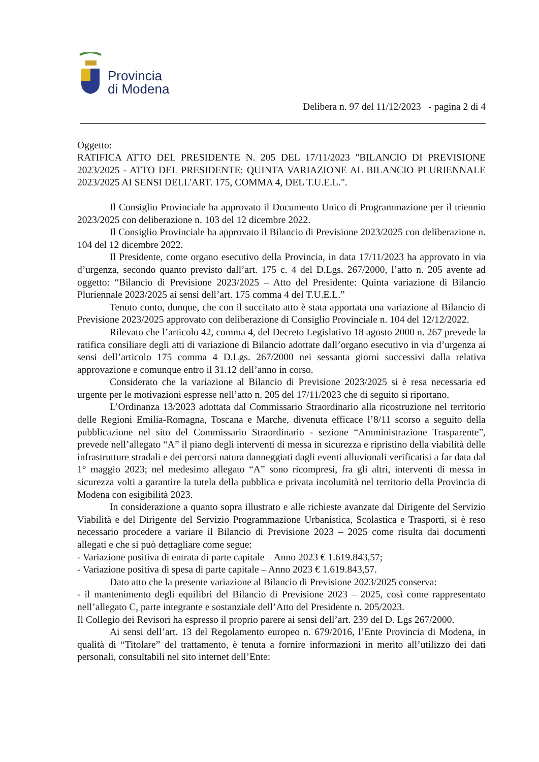Provincia
di Modena
Delibera n. 97 del 11/12/2023 - pagina 2 di 4
Oggetto:
RATIFICA ATTO DEL PRESIDENTE N. 205 DEL 17/11/2023 "BILANCIO DI PREVISIONE 2023/2025 - ATTO DEL PRESIDENTE: QUINTA VARIAZIONE AL BILANCIO PLURIENNALE 2023/2025 AI SENSI DELL'ART. 175, COMMA 4, DEL T.U.E.L.".
Il Consiglio Provinciale ha approvato il Documento Unico di Programmazione per il triennio 2023/2025 con deliberazione n. 103 del 12 dicembre 2022.
Il Consiglio Provinciale ha approvato il Bilancio di Previsione 2023/2025 con deliberazione n. 104 del 12 dicembre 2022.
Il Presidente, come organo esecutivo della Provincia, in data 17/11/2023 ha approvato in via d’urgenza, secondo quanto previsto dall’art. 175 c. 4 del D.Lgs. 267/2000, l’atto n. 205 avente ad oggetto: “Bilancio di Previsione 2023/2025 – Atto del Presidente: Quinta variazione di Bilancio Pluriennale 2023/2025 ai sensi dell’art. 175 comma 4 del T.U.E.L.”
Tenuto conto, dunque, che con il succitato atto è stata apportata una variazione al Bilancio di Previsione 2023/2025 approvato con deliberazione di Consiglio Provinciale n. 104 del 12/12/2022.
Rilevato che l’articolo 42, comma 4, del Decreto Legislativo 18 agosto 2000 n. 267 prevede la ratifica consiliare degli atti di variazione di Bilancio adottate dall’organo esecutivo in via d’urgenza ai sensi dell’articolo 175 comma 4 D.Lgs. 267/2000 nei sessanta giorni successivi dalla relativa approvazione e comunque entro il 31.12 dell’anno in corso.
Considerato che la variazione al Bilancio di Previsione 2023/2025 si è resa necessaria ed urgente per le motivazioni espresse nell’atto n. 205 del 17/11/2023 che di seguito si riportano.
L’Ordinanza 13/2023 adottata dal Commissario Straordinario alla ricostruzione nel territorio delle Regioni Emilia-Romagna, Toscana e Marche, divenuta efficace l’8/11 scorso a seguito della pubblicazione nel sito del Commissario Straordinario - sezione “Amministrazione Trasparente”, prevede nell’allegato “A” il piano degli interventi di messa in sicurezza e ripristino della viabilità delle infrastrutture stradali e dei percorsi natura danneggiati dagli eventi alluvionali verificatisi a far data dal 1° maggio 2023; nel medesimo allegato “A” sono ricompresi, fra gli altri, interventi di messa in sicurezza volti a garantire la tutela della pubblica e privata incolumità nel territorio della Provincia di Modena con esigibilità 2023.
In considerazione a quanto sopra illustrato e alle richieste avanzate dal Dirigente del Servizio Viabilità e del Dirigente del Servizio Programmazione Urbanistica, Scolastica e Trasporti, si è reso necessario procedere a variare il Bilancio di Previsione 2023 – 2025 come risulta dai documenti allegati e che si può dettagliare come segue:
- Variazione positiva di entrata di parte capitale – Anno 2023 € 1.619.843,57;
- Variazione positiva di spesa di parte capitale – Anno 2023 € 1.619.843,57.
Dato atto che la presente variazione al Bilancio di Previsione 2023/2025 conserva:
- il mantenimento degli equilibri del Bilancio di Previsione 2023 – 2025, così come rappresentato nell’allegato C, parte integrante e sostanziale dell’Atto del Presidente n. 205/2023.
Il Collegio dei Revisori ha espresso il proprio parere ai sensi dell’art. 239 del D. Lgs 267/2000.
Ai sensi dell’art. 13 del Regolamento europeo n. 679/2016, l’Ente Provincia di Modena, in qualità di “Titolare” del trattamento, è tenuta a fornire informazioni in merito all’utilizzo dei dati personali, consultabili nel sito internet dell’Ente: